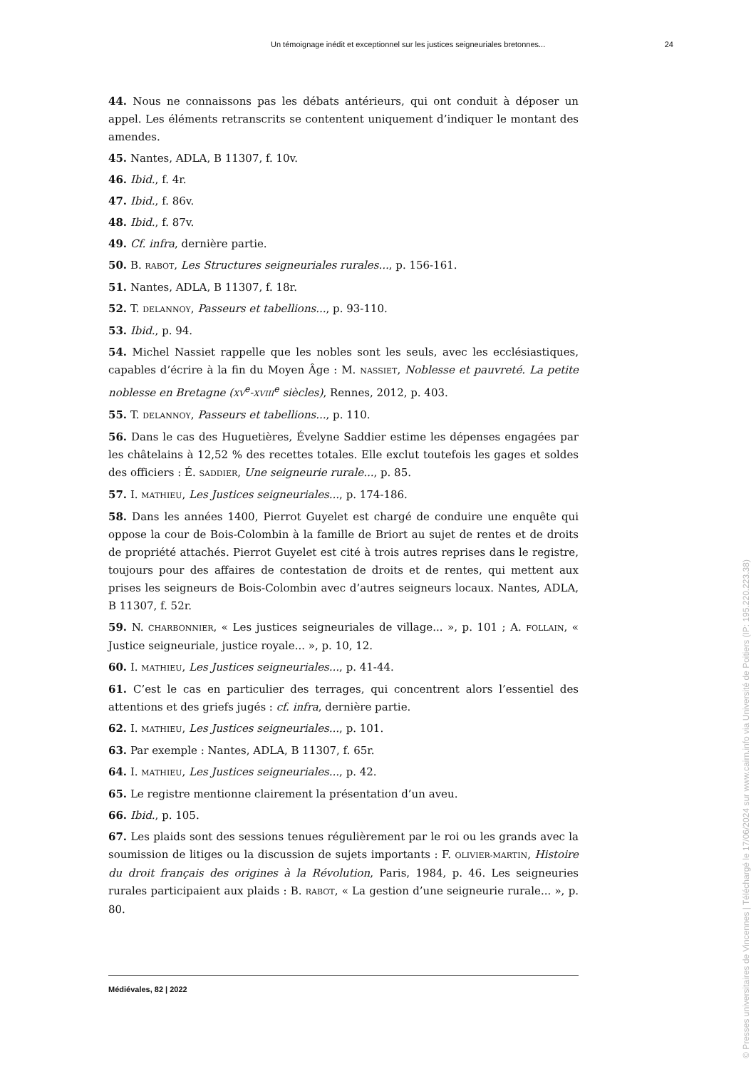Un témoignage inédit et exceptionnel sur les justices seigneuriales bretonnes... 24
44. Nous ne connaissons pas les débats antérieurs, qui ont conduit à déposer un appel. Les éléments retranscrits se contentent uniquement d’indiquer le montant des amendes.
45. Nantes, ADLA, B 11307, f. 10v.
46. Ibid., f. 4r.
47. Ibid., f. 86v.
48. Ibid., f. 87v.
49. Cf. infra, dernière partie.
50. B. RABOT, Les Structures seigneuriales rurales..., p. 156-161.
51. Nantes, ADLA, B 11307, f. 18r.
52. T. DELANNOY, Passeurs et tabellions..., p. 93-110.
53. Ibid., p. 94.
54. Michel Nassiet rappelle que les nobles sont les seuls, avec les ecclésiastiques, capables d’écrire à la fin du Moyen Âge : M. NASSIET, Noblesse et pauvreté. La petite noblesse en Bretagne (XV<sup>e</sup>-XVIII<sup>e</sup> siècles), Rennes, 2012, p. 403.
55. T. DELANNOY, Passeurs et tabellions..., p. 110.
56. Dans le cas des Huguetières, Évelyne Saddier estime les dépenses engagées par les châtelains à 12,52 % des recettes totales. Elle exclut toutefois les gages et soldes des officiers : É. SADDIER, Une seigneurie rurale..., p. 85.
57. I. MATHIEU, Les Justices seigneuriales..., p. 174-186.
58. Dans les années 1400, Pierrot Guyelet est chargé de conduire une enquête qui oppose la cour de Bois-Colombin à la famille de Briort au sujet de rentes et de droits de propriété attachés. Pierrot Guyelet est cité à trois autres reprises dans le registre, toujours pour des affaires de contestation de droits et de rentes, qui mettent aux prises les seigneurs de Bois-Colombin avec d’autres seigneurs locaux. Nantes, ADLA, B 11307, f. 52r.
59. N. CHARBONNIER, « Les justices seigneuriales de village... », p. 101 ; A. FOLLAIN, « Justice seigneuriale, justice royale... », p. 10, 12.
60. I. MATHIEU, Les Justices seigneuriales..., p. 41-44.
61. C’est le cas en particulier des terrages, qui concentrent alors l’essentiel des attentions et des griefs jugés : cf. infra, dernière partie.
62. I. MATHIEU, Les Justices seigneuriales..., p. 101.
63. Par exemple : Nantes, ADLA, B 11307, f. 65r.
64. I. MATHIEU, Les Justices seigneuriales..., p. 42.
65. Le registre mentionne clairement la présentation d’un aveu.
66. Ibid., p. 105.
67. Les plaids sont des sessions tenues régulièrement par le roi ou les grands avec la soumission de litiges ou la discussion de sujets importants : F. OLIVIER-MARTIN, Histoire du droit français des origines à la Révolution, Paris, 1984, p. 46. Les seigneuries rurales participaient aux plaids : B. RABOT, « La gestion d’une seigneurie rurale... », p. 80.
Médiévales, 82 | 2022
© Presses universitaires de Vincennes | Téléchargé le 17/06/2024 sur www.cairn.info via Université de Poitiers (IP: 195.220.223.38)